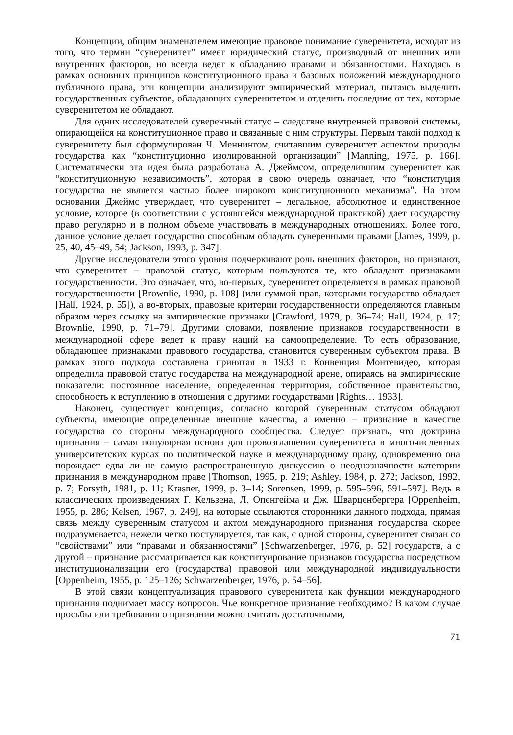Концепции, общим знаменателем имеющие правовое понимание суверенитета, исходят из того, что термин “суверенитет” имеет юридический статус, производный от внешних или внутренних факторов, но всегда ведет к обладанию правами и обязанностями. Находясь в рамках основных принципов конституционного права и базовых положений международного публичного права, эти концепции анализируют эмпирический материал, пытаясь выделить государственных субъектов, обладающих суверенитетом и отделить последние от тех, которые суверенитетом не обладают.
Для одних исследователей суверенный статус – следствие внутренней правовой системы, опирающейся на конституционное право и связанные с ним структуры. Первым такой подход к суверенитету был сформулирован Ч. Меннингом, считавшим суверенитет аспектом природы государства как “конституционно изолированной организации” [Manning, 1975, p. 166]. Систематически эта идея была разработана А. Джеймсом, определившим суверенитет как “конституционную независимость”, которая в свою очередь означает, что “конституция государства не является частью более широкого конституционного механизма”. На этом основании Джеймс утверждает, что суверенитет – легальное, абсолютное и единственное условие, которое (в соответствии с устоявшейся международной практикой) дает государству право регулярно и в полном объеме участвовать в международных отношениях. Более того, данное условие делает государство способным обладать суверенными правами [James, 1999, p. 25, 40, 45–49, 54; Jackson, 1993, p. 347].
Другие исследователи этого уровня подчеркивают роль внешних факторов, но признают, что суверенитет – правовой статус, которым пользуются те, кто обладают признаками государственности. Это означает, что, во-первых, суверенитет определяется в рамках правовой государственности [Brownlie, 1990, p. 108] (или суммой прав, которыми государство обладает [Hall, 1924, p. 55]), а во-вторых, правовые критерии государственности определяются главным образом через ссылку на эмпирические признаки [Crawford, 1979, p. 36–74; Hall, 1924, p. 17; Brownlie, 1990, p. 71–79]. Другими словами, появление признаков государственности в международной сфере ведет к праву наций на самоопределение. То есть образование, обладающее признаками правового государства, становится суверенным субъектом права. В рамках этого подхода составлена принятая в 1933 г. Конвенция Монтевидео, которая определила правовой статус государства на международной арене, опираясь на эмпирические показатели: постоянное население, определенная территория, собственное правительство, способность к вступлению в отношения с другими государствами [Rights… 1933].
Наконец, существует концепция, согласно которой суверенным статусом обладают субъекты, имеющие определенные внешние качества, а именно – признание в качестве государства со стороны международного сообщества. Следует признать, что доктрина признания – самая популярная основа для провозглашения суверенитета в многочисленных университетских курсах по политической науке и международному праву, одновременно она порождает едва ли не самую распространенную дискуссию о неоднозначности категории признания в международном праве [Thomson, 1995, p. 219; Ashley, 1984, p. 272; Jackson, 1992, p. 7; Forsyth, 1981, p. 11; Krasner, 1999, p. 3–14; Sorensen, 1999, p. 595–596, 591–597]. Ведь в классических произведениях Г. Кельзена, Л. Опенгейма и Дж. Шварценбергера [Oppenheim, 1955, p. 286; Kelsen, 1967, p. 249], на которые ссылаются сторонники данного подхода, прямая связь между суверенным статусом и актом международного признания государства скорее подразумевается, нежели четко постулируется, так как, с одной стороны, суверенитет связан со “свойствами” или “правами и обязанностями” [Schwarzenberger, 1976, p. 52] государств, а с другой – признание рассматривается как конституирование признаков государства посредством институционализации его (государства) правовой или международной индивидуальности [Oppenheim, 1955, p. 125–126; Schwarzenberger, 1976, p. 54–56].
В этой связи концептуализация правового суверенитета как функции международного признания поднимает массу вопросов. Чье конкретное признание необходимо? В каком случае просьбы или требования о признании можно считать достаточными,
71